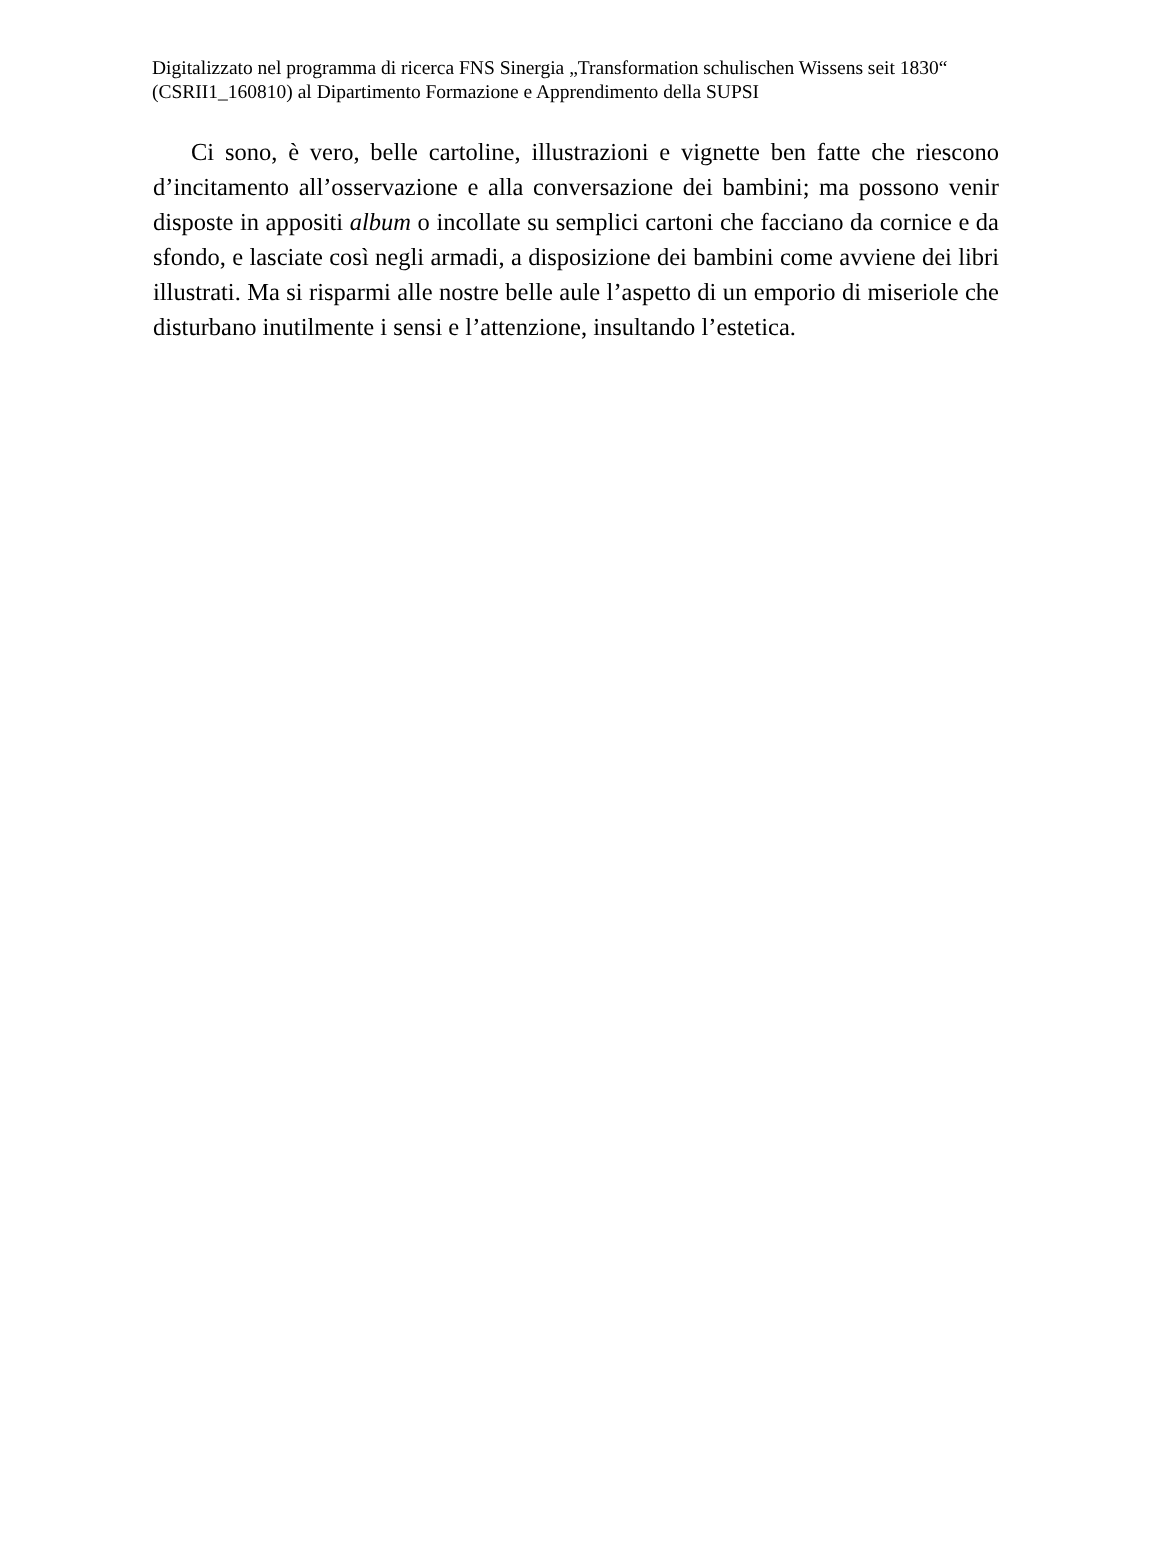Digitalizzato nel programma di ricerca FNS Sinergia „Transformation schulischen Wissens seit 1830“ (CSRII1_160810) al Dipartimento Formazione e Apprendimento della SUPSI
Ci sono, è vero, belle cartoline, illustrazioni e vignette ben fatte che riescono d’incitamento all’osservazione e alla conversazione dei bambini; ma possono venir disposte in appositi album o incollate su semplici cartoni che facciano da cornice e da sfondo, e lasciate così negli armadi, a disposizione dei bambini come avviene dei libri illustrati. Ma si risparmi alle nostre belle aule l’aspetto di un emporio di miseriole che disturbano inutilmente i sensi e l’attenzione, insultando l’estetica.